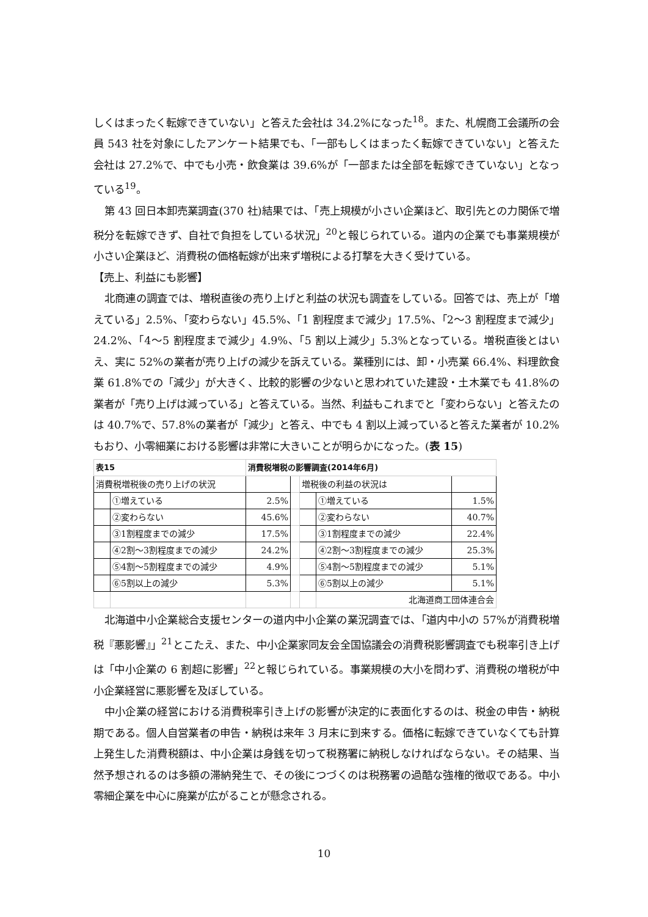しくはまったく転嫁できていない」と答えた会社は 34.2%になった<sup>18</sup>。また、札幌商工会議所の会員 543 社を対象にしたアンケート結果でも、「一部もしくはまったく転嫁できていない」と答えた会社は 27.2%で、中でも小売・飲食業は 39.6%が「一部または全部を転嫁できていない」となっている<sup>19</sup>。
第 43 回日本卸売業調査(370 社)結果では、「売上規模が小さい企業ほど、取引先との力関係で増税分を転嫁できず、自社で負担をしている状況」<sup>20</sup>と報じられている。道内の企業でも事業規模が小さい企業ほど、消費税の価格転嫁が出来ず増税による打撃を大きく受けている。
【売上、利益にも影響】
北商連の調査では、増税直後の売り上げと利益の状況も調査をしている。回答では、売上が「増えている」2.5%、「変わらない」45.5%、「1 割程度まで減少」17.5%、「2～3 割程度まで減少」24.2%、「4～5 割程度まで減少」4.9%、「5 割以上減少」5.3%となっている。増税直後とはいえ、実に 52%の業者が売り上げの減少を訴えている。業種別には、卸・小売業 66.4%、料理飲食業 61.8%での「減少」が大きく、比較的影響の少ないと思われていた建設・土木業でも 41.8%の業者が「売り上げは減っている」と答えている。当然、利益もこれまでと「変わらない」と答えたのは 40.7%で、57.8%の業者が「減少」と答え、中でも 4 割以上減っていると答えた業者が 10.2%もおり、小零細業における影響は非常に大きいことが明らかになった。(表 15)
| 表15 | | 消費税増税の影響調査(2014年6月) | | | | |
| 消費税増税後の売り上げの状況 | | | | 増税後の利益の状況は | | |
| | ①増えている | 2.5% | | | ①増えている | 1.5% |
| | ②変わらない | 45.6% | | | ②変わらない | 40.7% |
| | ③1割程度までの減少 | 17.5% | | | ③1割程度までの減少 | 22.4% |
| | ④2割～3割程度までの減少 | 24.2% | | | ④2割～3割程度までの減少 | 25.3% |
| | ⑤4割～5割程度までの減少 | 4.9% | | | ⑤4割～5割程度までの減少 | 5.1% |
| | ⑥5割以上の減少 | 5.3% | | | ⑥5割以上の減少 | 5.1% |
| | | | | | 北海道商工団体連合会 | |
北海道中小企業総合支援センターの道内中小企業の業況調査では、「道内中小の 57%が消費税増税『悪影響』」<sup>21</sup>とこたえ、また、中小企業家同友会全国協議会の消費税影響調査でも税率引き上げは「中小企業の 6 割超に影響」<sup>22</sup>と報じられている。事業規模の大小を問わず、消費税の増税が中小企業経営に悪影響を及ぼしている。
中小企業の経営における消費税率引き上げの影響が決定的に表面化するのは、税金の申告・納税期である。個人自営業者の申告・納税は来年 3 月末に到来する。価格に転嫁できていなくても計算上発生した消費税額は、中小企業は身銭を切って税務署に納税しなければならない。その結果、当然予想されるのは多額の滞納発生で、その後につづくのは税務署の過酷な強権的徴収である。中小零細企業を中心に廃業が広がることが懸念される。
10